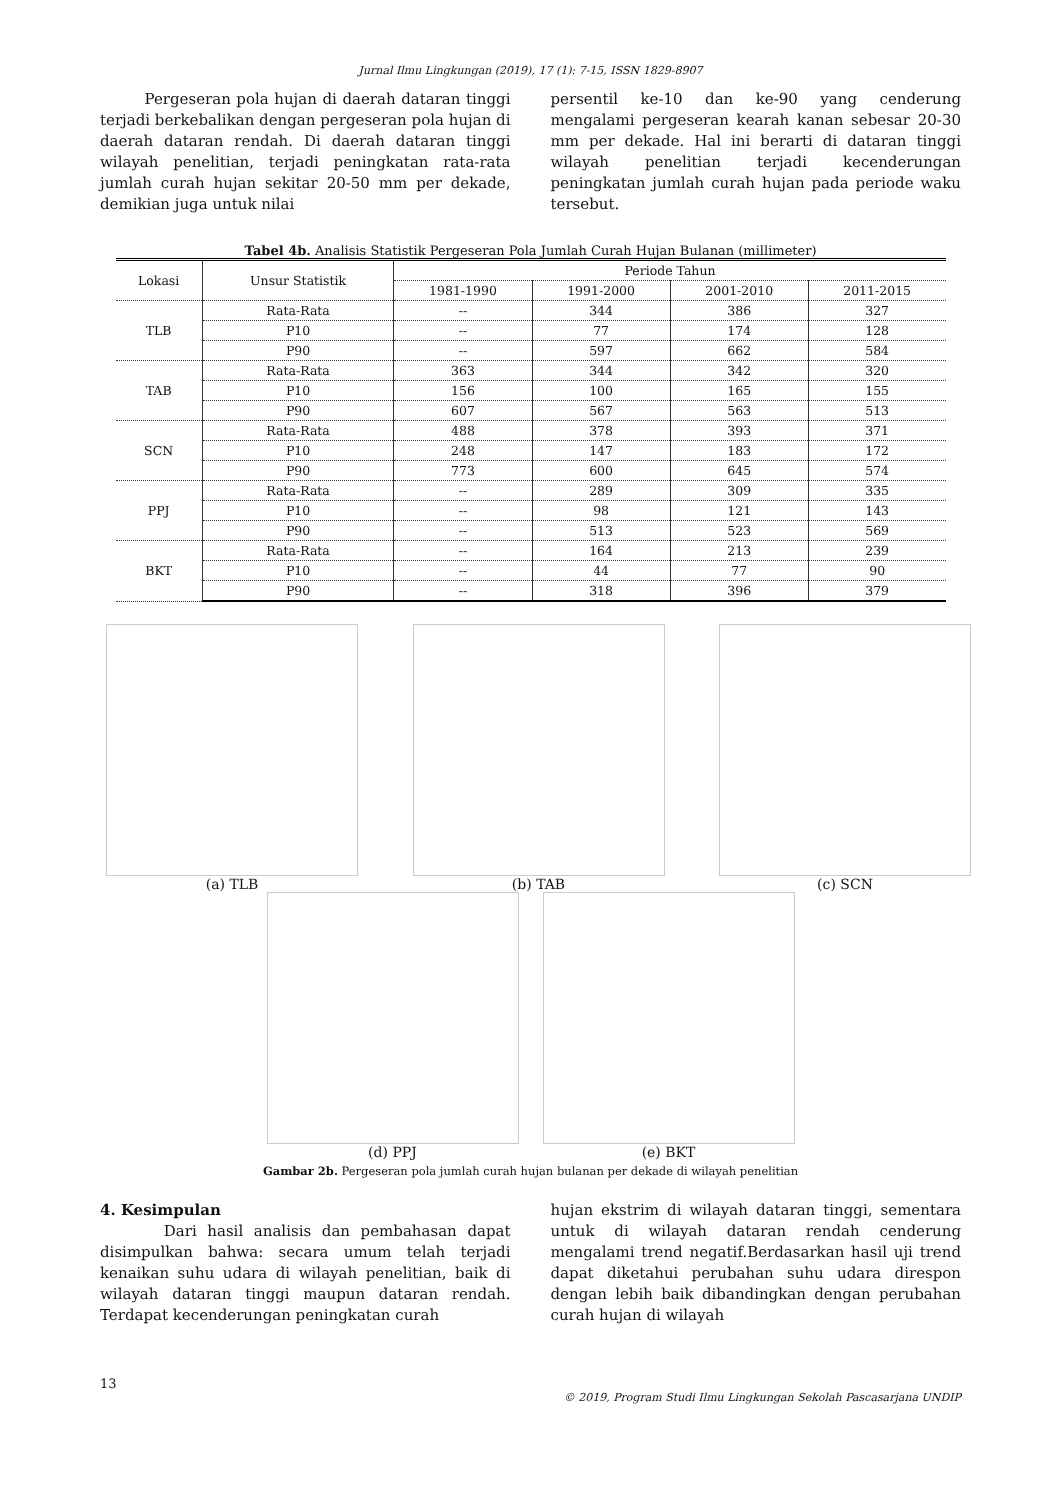Jurnal Ilmu Lingkungan (2019), 17 (1): 7-15, ISSN 1829-8907
Pergeseran pola hujan di daerah dataran tinggi terjadi berkebalikan dengan pergeseran pola hujan di daerah dataran rendah. Di daerah dataran tinggi wilayah penelitian, terjadi peningkatan rata-rata jumlah curah hujan sekitar 20-50 mm per dekade, demikian juga untuk nilai
persentil ke-10 dan ke-90 yang cenderung mengalami pergeseran kearah kanan sebesar 20-30 mm per dekade. Hal ini berarti di dataran tinggi wilayah penelitian terjadi kecenderungan peningkatan jumlah curah hujan pada periode waku tersebut.
Tabel 4b. Analisis Statistik Pergeseran Pola Jumlah Curah Hujan Bulanan (millimeter)
| Lokasi | Unsur Statistik | Periode Tahun | | | |
| --- | --- | --- | --- | --- | --- |
| | | 1981-1990 | 1991-2000 | 2001-2010 | 2011-2015 |
| TLB | Rata-Rata | -- | 344 | 386 | 327 |
| | P10 | -- | 77 | 174 | 128 |
| | P90 | -- | 597 | 662 | 584 |
| TAB | Rata-Rata | 363 | 344 | 342 | 320 |
| | P10 | 156 | 100 | 165 | 155 |
| | P90 | 607 | 567 | 563 | 513 |
| SCN | Rata-Rata | 488 | 378 | 393 | 371 |
| | P10 | 248 | 147 | 183 | 172 |
| | P90 | 773 | 600 | 645 | 574 |
| PPJ | Rata-Rata | -- | 289 | 309 | 335 |
| | P10 | -- | 98 | 121 | 143 |
| | P90 | -- | 513 | 523 | 569 |
| BKT | Rata-Rata | -- | 164 | 213 | 239 |
| | P10 | -- | 44 | 77 | 90 |
| | P90 | -- | 318 | 396 | 379 |
(a) TLB (b) TAB (c) SCN
(d) PPJ (e) BKT
Gambar 2b. Pergeseran pola jumlah curah hujan bulanan per dekade di wilayah penelitian
4. Kesimpulan
Dari hasil analisis dan pembahasan dapat disimpulkan bahwa: secara umum telah terjadi kenaikan suhu udara di wilayah penelitian, baik di wilayah dataran tinggi maupun dataran rendah. Terdapat kecenderungan peningkatan curah
hujan ekstrim di wilayah dataran tinggi, sementara untuk di wilayah dataran rendah cenderung mengalami trend negatif.Berdasarkan hasil uji trend dapat diketahui perubahan suhu udara direspon dengan lebih baik dibandingkan dengan perubahan curah hujan di wilayah
13
© 2019, Program Studi Ilmu Lingkungan Sekolah Pascasarjana UNDIP